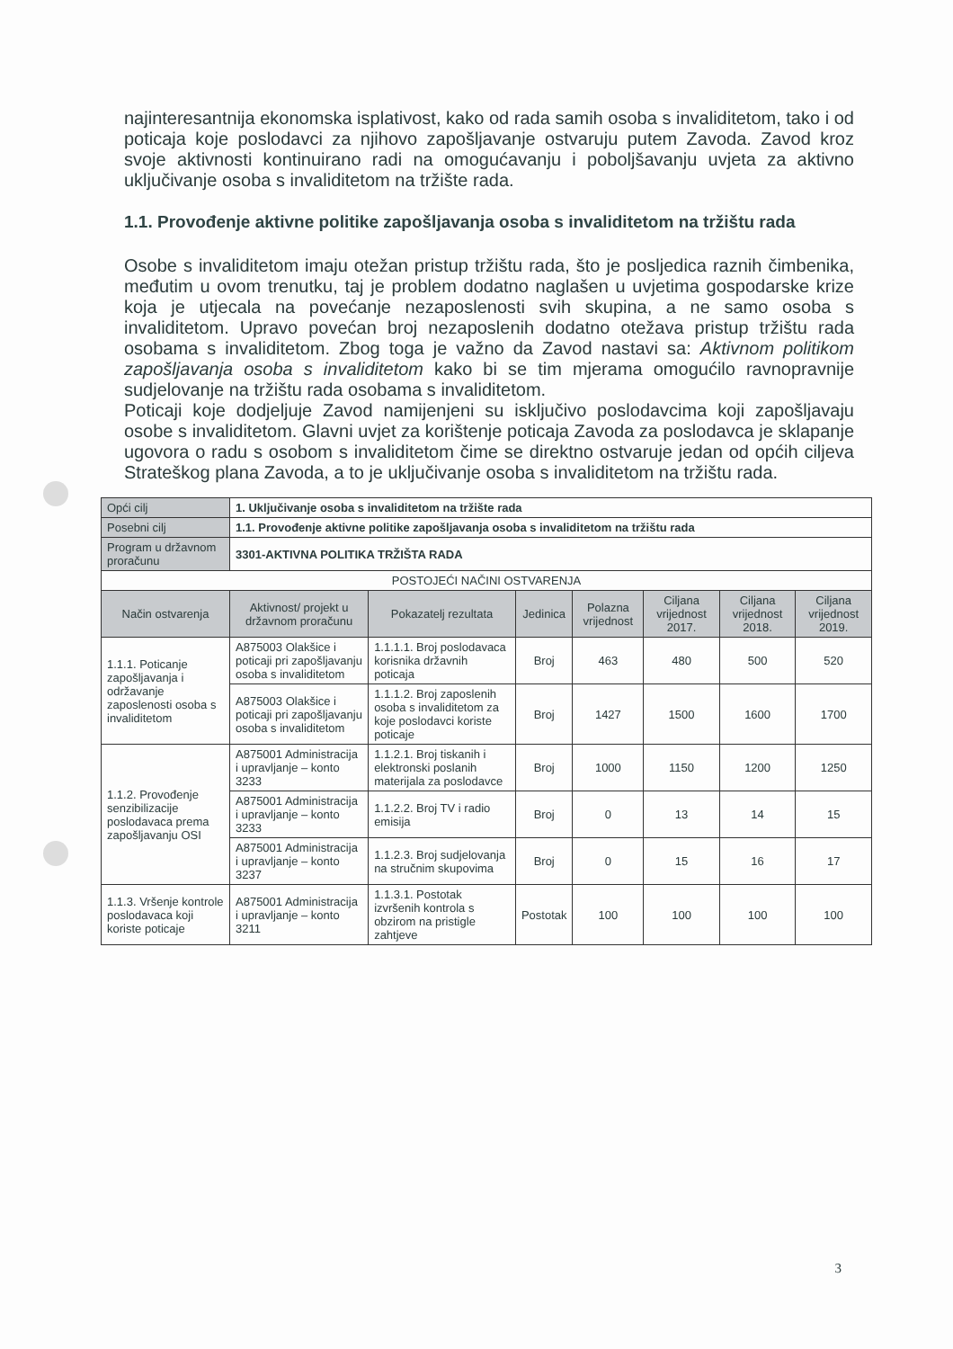najinteresantnija ekonomska isplativost, kako od rada samih osoba s invaliditetom, tako i od poticaja koje poslodavci za njihovo zapošljavanje ostvaruju putem Zavoda. Zavod kroz svoje aktivnosti kontinuirano radi na omogućavanju i poboljšavanju uvjeta za aktivno uključivanje osoba s invaliditetom na tržište rada.
1.1. Provođenje aktivne politike zapošljavanja osoba s invaliditetom na tržištu rada
Osobe s invaliditetom imaju otežan pristup tržištu rada, što je posljedica raznih čimbenika, međutim u ovom trenutku, taj je problem dodatno naglašen u uvjetima gospodarske krize koja je utjecala na povećanje nezaposlenosti svih skupina, a ne samo osoba s invaliditetom. Upravo povećan broj nezaposlenih dodatno otežava pristup tržištu rada osobama s invaliditetom. Zbog toga je važno da Zavod nastavi sa: Aktivnom politikom zapošljavanja osoba s invaliditetom kako bi se tim mjerama omogućilo ravnopravnije sudjelovanje na tržištu rada osobama s invaliditetom.
Poticaji koje dodjeljuje Zavod namijenjeni su isključivo poslodavcima koji zapošljavaju osobe s invaliditetom. Glavni uvjet za korištenje poticaja Zavoda za poslodavca je sklapanje ugovora o radu s osobom s invaliditetom čime se direktno ostvaruje jedan od općih ciljeva Strateškog plana Zavoda, a to je uključivanje osoba s invaliditetom na tržištu rada.
| Opći cilj | 1. Uključivanje osoba s invaliditetom na tržište rada | | | | | | |
| Posebni cilj | 1.1. Provođenje aktivne politike zapošljavanja osoba s invaliditetom na tržištu rada | | | | | | |
| Program u državnom proračunu | 3301-AKTIVNA POLITIKA TRŽIŠTA RADA | | | | | | |
| POSTOJEĆI NAČINI OSTVARENJA | | | | | | | |
| Način ostvarenja | Aktivnost/ projekt u državnom proračunu | Pokazatelj rezultata | Jedinica | Polazna vrijednost | Ciljana vrijednost 2017. | Ciljana vrijednost 2018. | Ciljana vrijednost 2019. |
| 1.1.1. Poticanje zapošljavanja i održavanje zaposlenosti osoba s invaliditetom | A875003 Olakšice i poticaji pri zapošljavanju osoba s invaliditetom | 1.1.1.1. Broj poslodavaca korisnika državnih poticaja | Broj | 463 | 480 | 500 | 520 |
| | A875003 Olakšice i poticaji pri zapošljavanju osoba s invaliditetom | 1.1.1.2. Broj zaposlenih osoba s invaliditetom za koje poslodavci koriste poticaje | Broj | 1427 | 1500 | 1600 | 1700 |
| 1.1.2. Provođenje senzibilizacije poslodavaca prema zapošljavanju OSI | A875001 Administracija i upravljanje – konto 3233 | 1.1.2.1. Broj tiskanih i elektronski poslanih materijala za poslodavce | Broj | 1000 | 1150 | 1200 | 1250 |
| | A875001 Administracija i upravljanje – konto 3233 | 1.1.2.2. Broj TV i radio emisija | Broj | 0 | 13 | 14 | 15 |
| | A875001 Administracija i upravljanje – konto 3237 | 1.1.2.3. Broj sudjelovanja na stručnim skupovima | Broj | 0 | 15 | 16 | 17 |
| 1.1.3. Vršenje kontrole poslodavaca koji koriste poticaje | A875001 Administracija i upravljanje – konto 3211 | 1.1.3.1. Postotak izvršenih kontrola s obzirom na pristigle zahtjeve | Postotak | 100 | 100 | 100 | 100 |
3